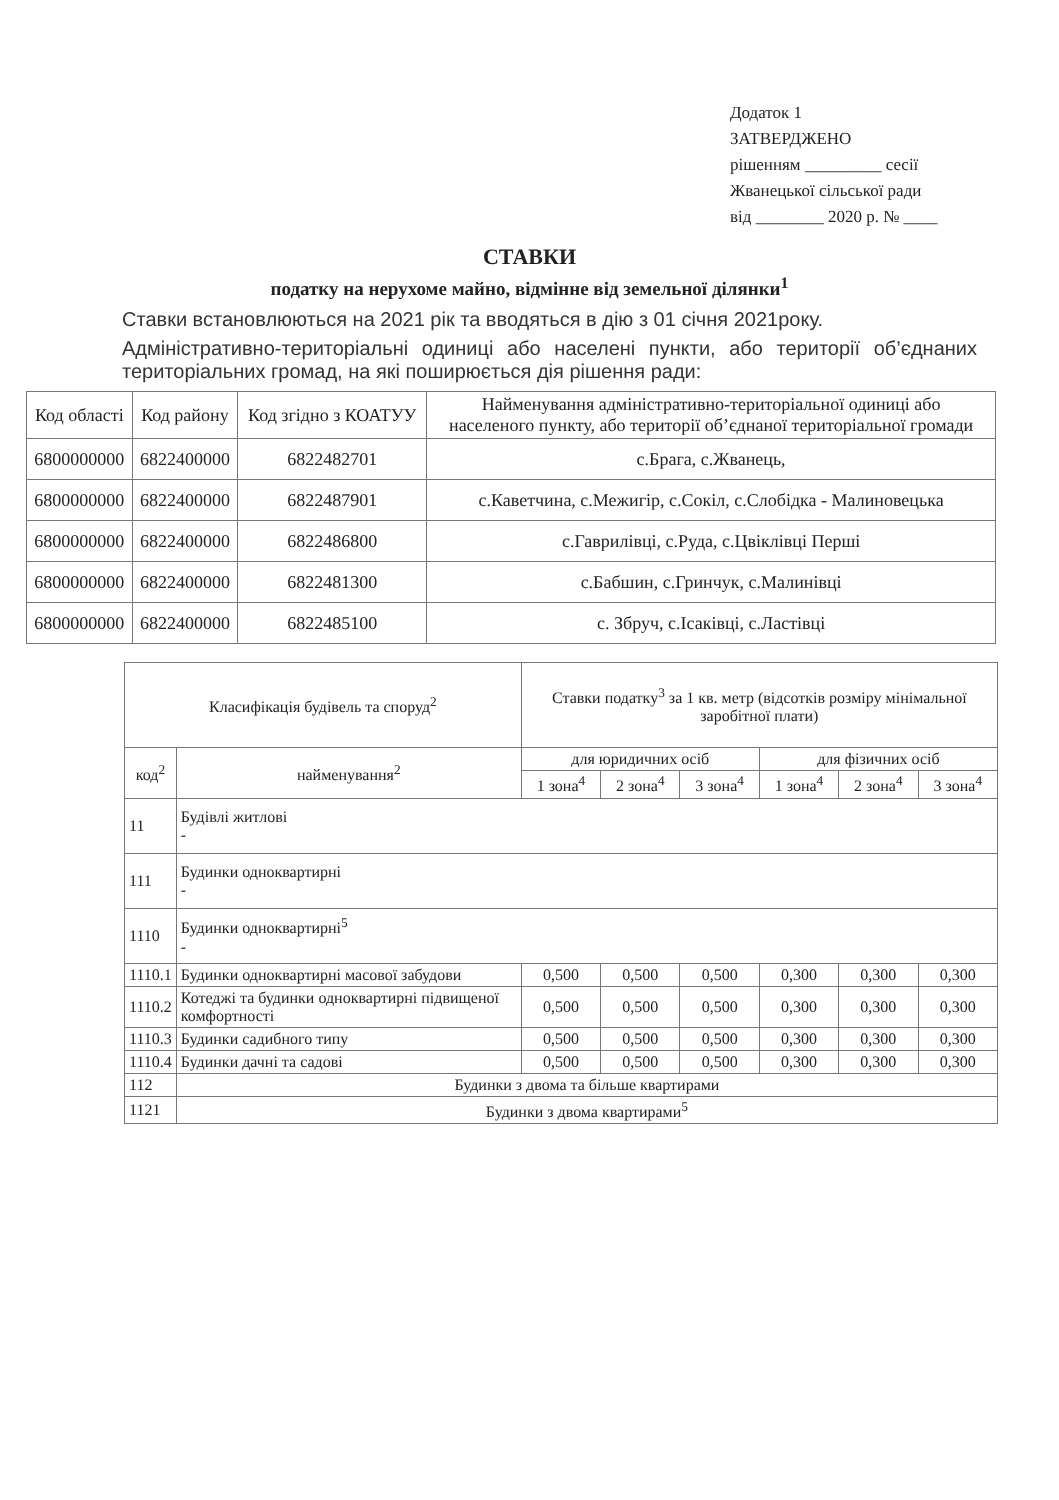Додаток 1
ЗАТВЕРДЖЕНО
рішенням _________ сесії
Жванецької сільської ради
від ________ 2020 р. № ____
СТАВКИ
податку на нерухоме майно, відмінне від земельної ділянки<sup>1</sup>
Ставки встановлюються на 2021 рік та вводяться в дію з 01 січня 2021року.
Адміністративно-територіальні одиниці або населені пункти, або території об’єднаних територіальних громад, на які поширюється дія рішення ради:
| Код області | Код району | Код згідно з КОАТУУ | Найменування адміністративно-територіальної одиниці або населеного пункту, або території об’єднаної територіальної громади |
| --- | --- | --- | --- |
| 6800000000 | 6822400000 | 6822482701 | с.Брага, с.Жванець, |
| 6800000000 | 6822400000 | 6822487901 | с.Каветчина, с.Межигір, с.Сокіл, с.Слобідка - Малиновецька |
| 6800000000 | 6822400000 | 6822486800 | с.Гаврилівці, с.Руда, с.Цвіклівці Перші |
| 6800000000 | 6822400000 | 6822481300 | с.Бабшин, с.Гринчук, с.Малинівці |
| 6800000000 | 6822400000 | 6822485100 | с. Збруч, с.Ісаківці, с.Ластівці |
| Класифікація будівель та споруд<sup>2</sup> | | Ставки податку<sup>3</sup> за 1 кв. метр (відсотків розміру мінімальної заробітної плати) | | | | | |
| --- | --- | --- | --- | --- | --- | --- | --- |
| код<sup>2</sup> | найменування<sup>2</sup> | для юридичних осіб | | | для фізичних осіб | | |
| | | 1 зона<sup>4</sup> | 2 зона<sup>4</sup> | 3 зона<sup>4</sup> | 1 зона<sup>4</sup> | 2 зона<sup>4</sup> | 3 зона<sup>4</sup> |
| 11 | Будівлі житлові - | | | | | | |
| 111 | Будинки одноквартирні - | | | | | | |
| 1110 | Будинки одноквартирні<sup>5</sup> - | | | | | | |
| 1110.1 | Будинки одноквартирні масової забудови | 0,500 | 0,500 | 0,500 | 0,300 | 0,300 | 0,300 |
| 1110.2 | Котеджі та будинки одноквартирні підвищеної комфортності | 0,500 | 0,500 | 0,500 | 0,300 | 0,300 | 0,300 |
| 1110.3 | Будинки садибного типу | 0,500 | 0,500 | 0,500 | 0,300 | 0,300 | 0,300 |
| 1110.4 | Будинки дачні та садові | 0,500 | 0,500 | 0,500 | 0,300 | 0,300 | 0,300 |
| 112 | Будинки з двома та більше квартирами | | | | | | |
| 1121 | Будинки з двома квартирами<sup>5</sup> | | | | | | |